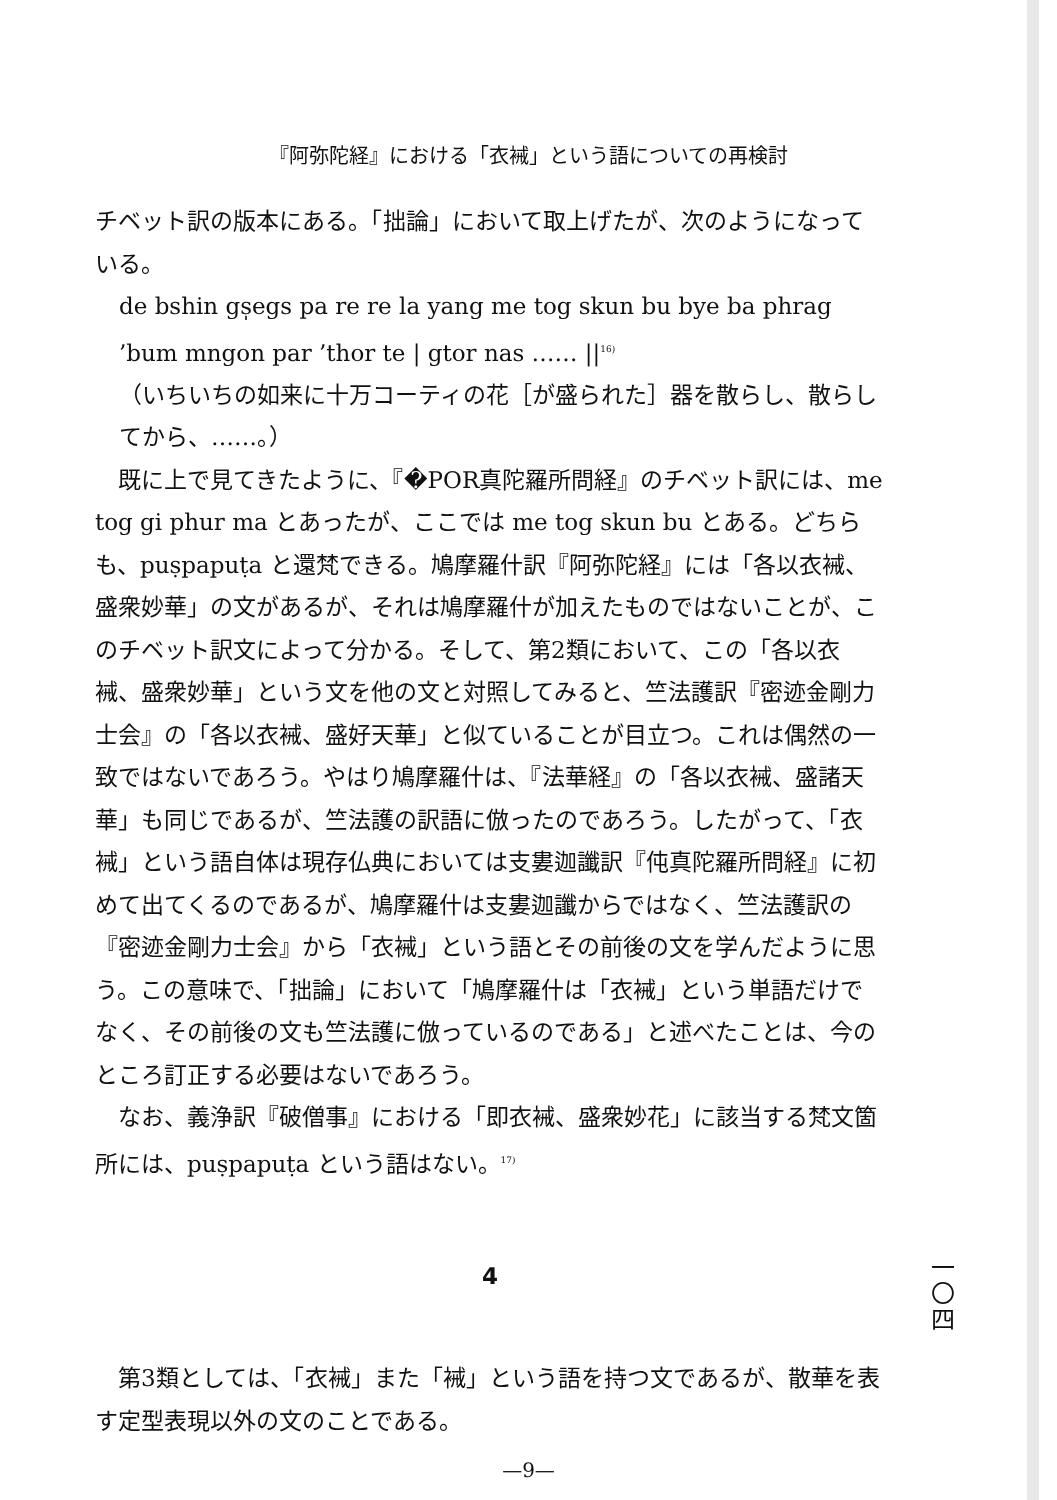『阿弥陀経』における「衣裓」という語についての再検討
チベット訳の版本にある。「拙論」において取上げたが、次のようになっている。
de bshin gs̩egs pa re re la yang me tog skun bu bye ba phrag ’bum mngon par ’thor te | gtor nas …… ||<sup>16)</sup>
（いちいちの如来に十万コーティの花［が盛られた］器を散らし、散らしてから、……。）
既に上で見てきたように、『�POR真陀羅所問経』のチベット訳には、me tog gi phur ma とあったが、ここでは me tog skun bu とある。どちらも、puṣpapuṭa と還梵できる。鳩摩羅什訳『阿弥陀経』には「各以衣裓、盛衆妙華」の文があるが、それは鳩摩羅什が加えたものではないことが、このチベット訳文によって分かる。そして、第2類において、この「各以衣裓、盛衆妙華」という文を他の文と対照してみると、竺法護訳『密迹金剛力士会』の「各以衣裓、盛好天華」と似ていることが目立つ。これは偶然の一致ではないであろう。やはり鳩摩羅什は、『法華経』の「各以衣裓、盛諸天華」も同じであるが、竺法護の訳語に倣ったのであろう。したがって、「衣裓」という語自体は現存仏典においては支婁迦讖訳『伅真陀羅所問経』に初めて出てくるのであるが、鳩摩羅什は支婁迦讖からではなく、竺法護訳の『密迹金剛力士会』から「衣裓」という語とその前後の文を学んだように思う。この意味で、「拙論」において「鳩摩羅什は「衣裓」という単語だけでなく、その前後の文も竺法護に倣っているのである」と述べたことは、今のところ訂正する必要はないであろう。
なお、義浄訳『破僧事』における「即衣裓、盛衆妙花」に該当する梵文箇所には、puṣpapuṭa という語はない。<sup>17)</sup>
4
第3類としては、「衣裓」また「裓」という語を持つ文であるが、散華を表す定型表現以外の文のことである。
一
〇
四
—9—